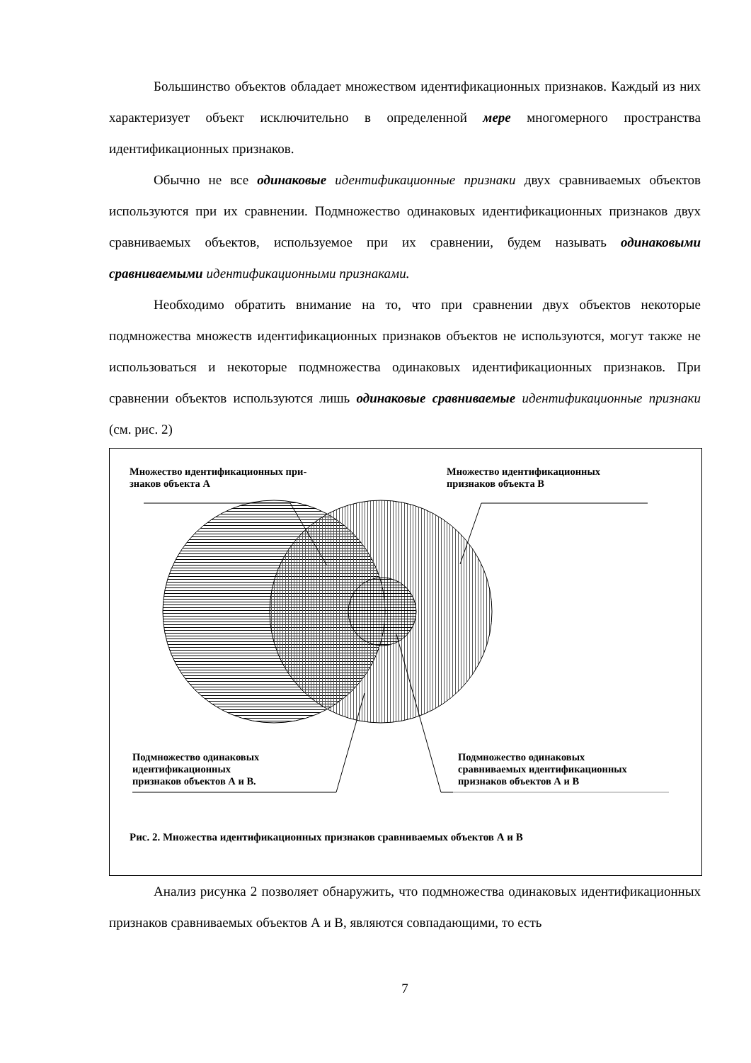Большинство объектов обладает множеством идентификационных признаков. Каждый из них характеризует объект исключительно в определенной мере многомерного пространства идентификационных признаков.
Обычно не все одинаковые идентификационные признаки двух сравниваемых объектов используются при их сравнении. Подмножество одинаковых идентификационных признаков двух сравниваемых объектов, используемое при их сравнении, будем называть одинаковыми сравниваемыми идентификационными признаками.
Необходимо обратить внимание на то, что при сравнении двух объектов некоторые подмножества множеств идентификационных признаков объектов не используются, могут также не использоваться и некоторые подмножества одинаковых идентификационных признаков. При сравнении объектов используются лишь одинаковые сравниваемые идентификационные признаки (см. рис. 2)
Множество идентификационных при-
знаков объекта А
Множество идентификационных
признаков объекта В
Подмножество одинаковых
идентификационных
признаков объектов А и В.
Подмножество одинаковых
сравниваемых идентификационных
признаков объектов А и В
Рис. 2. Множества идентификационных признаков сравниваемых объектов А и В
Анализ рисунка 2 позволяет обнаружить, что подмножества одинаковых идентификационных признаков сравниваемых объектов А и В, являются совпадающими, то есть
7